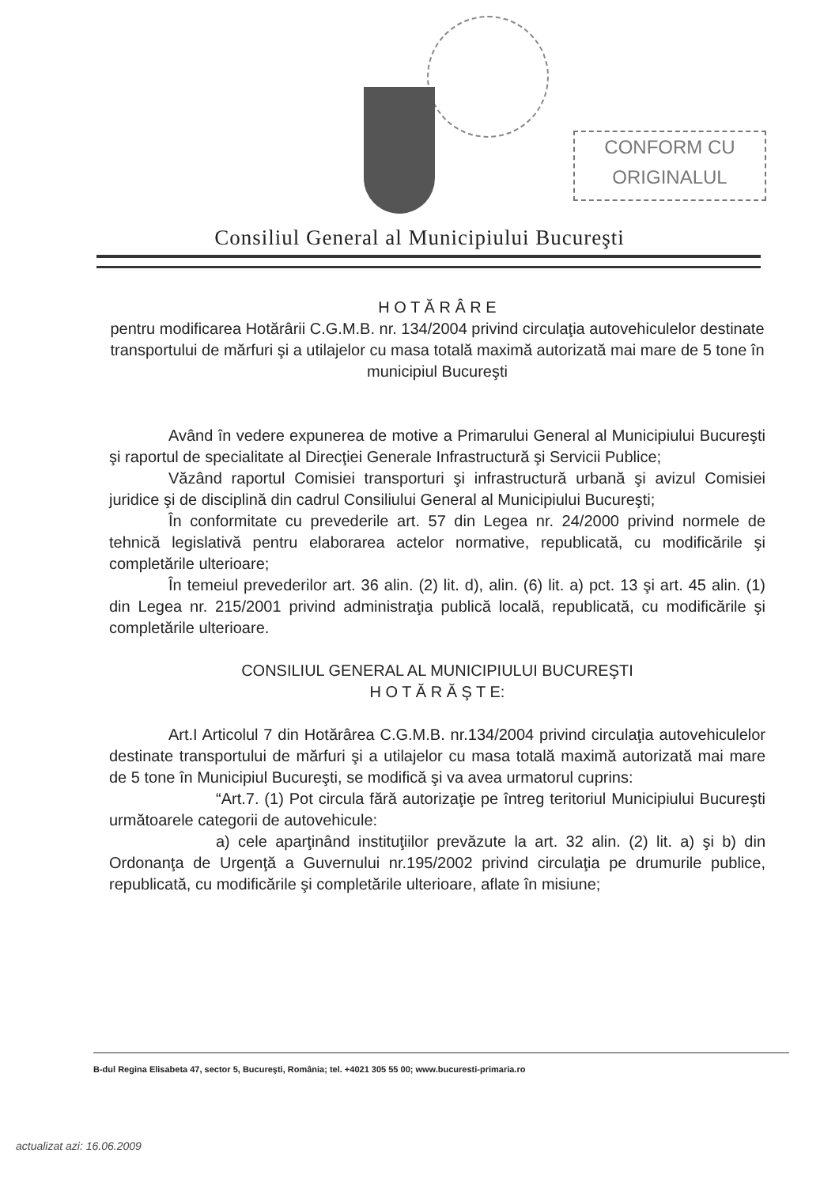CONFORM CU
ORIGINALUL
Consiliul General al Municipiului Bucureşti
H O T Ă R Â R E
pentru modificarea Hotărârii C.G.M.B. nr. 134/2004 privind circulaţia autovehiculelor destinate transportului de mărfuri şi a utilajelor cu masa totală maximă autorizată mai mare de 5 tone în municipiul Bucureşti
Având în vedere expunerea de motive a Primarului General al Municipiului Bucureşti şi raportul de specialitate al Direcţiei Generale Infrastructură şi Servicii Publice;
Văzând raportul Comisiei transporturi şi infrastructură urbană şi avizul Comisiei juridice şi de disciplină din cadrul Consiliului General al Municipiului Bucureşti;
În conformitate cu prevederile art. 57 din Legea nr. 24/2000 privind normele de tehnică legislativă pentru elaborarea actelor normative, republicată, cu modificările şi completările ulterioare;
În temeiul prevederilor art. 36 alin. (2) lit. d), alin. (6) lit. a) pct. 13 şi art. 45 alin. (1) din Legea nr. 215/2001 privind administraţia publică locală, republicată, cu modificările şi completările ulterioare.
CONSILIUL GENERAL AL MUNICIPIULUI BUCUREŞTI
H O T Ă R Ă Ş T E:
Art.I Articolul 7 din Hotărârea C.G.M.B. nr.134/2004 privind circulaţia autovehiculelor destinate transportului de mărfuri şi a utilajelor cu masa totală maximă autorizată mai mare de 5 tone în Municipiul Bucureşti, se modifică şi va avea urmatorul cuprins:
“Art.7. (1) Pot circula fără autorizaţie pe întreg teritoriul Municipiului Bucureşti următoarele categorii de autovehicule:
a) cele aparţinând instituţiilor prevăzute la art. 32 alin. (2) lit. a) şi b) din Ordonanţa de Urgenţă a Guvernului nr.195/2002 privind circulaţia pe drumurile publice, republicată, cu modificările şi completările ulterioare, aflate în misiune;
B-dul Regina Elisabeta 47, sector 5, Bucureşti, România; tel. +4021 305 55 00; www.bucuresti-primaria.ro
actualizat azi: 16.06.2009